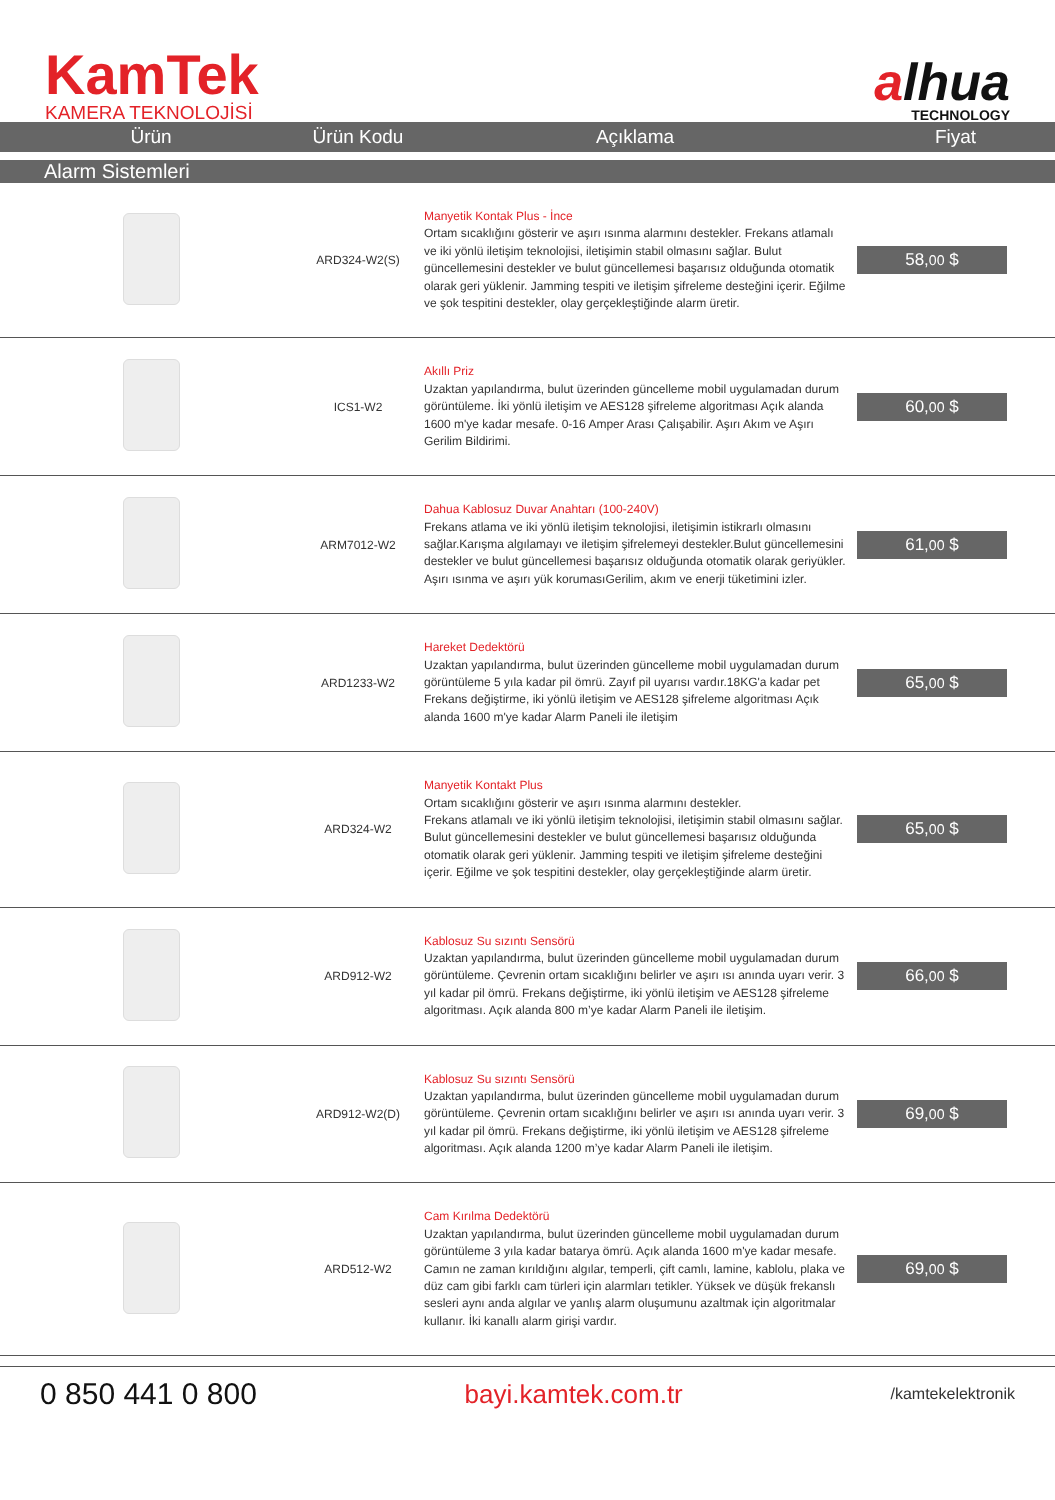KamTek
KAMERA TEKNOLOJİSİ
alhua
TECHNOLOGY
| Ürün | Ürün Kodu | Açıklama | Fiyat |
| --- | --- | --- | --- |
| Alarm Sistemleri | | | |
| | ARD324-W2(S) | Manyetik Kontak Plus - İnce Ortam sıcaklığını gösterir ve aşırı ısınma alarmını destekler. Frekans atlamalı ve iki yönlü iletişim teknolojisi, iletişimin stabil olmasını sağlar. Bulut güncellemesini destekler ve bulut güncellemesi başarısız olduğunda otomatik olarak geri yüklenir. Jamming tespiti ve iletişim şifreleme desteğini içerir. Eğilme ve şok tespitini destekler, olay gerçekleştiğinde alarm üretir. | 58, 00 $ |
| | ICS1-W2 | Akıllı Priz Uzaktan yapılandırma, bulut üzerinden güncelleme mobil uygulamadan durum görüntüleme. İki yönlü iletişim ve AES128 şifreleme algoritması Açık alanda 1600 m'ye kadar mesafe. 0-16 Amper Arası Çalışabilir. Aşırı Akım ve Aşırı Gerilim Bildirimi. | 60, 00 $ |
| | ARM7012-W2 | Dahua Kablosuz Duvar Anahtarı (100-240V) Frekans atlama ve iki yönlü iletişim teknolojisi, iletişimin istikrarlı olmasını sağlar.Karışma algılamayı ve iletişim şifrelemeyi destekler.Bulut güncellemesini destekler ve bulut güncellemesi başarısız olduğunda otomatik olarak geriyükler. Aşırı ısınma ve aşırı yük korumasıGerilim, akım ve enerji tüketimini izler. | 61, 00 $ |
| | ARD1233-W2 | Hareket Dedektörü Uzaktan yapılandırma, bulut üzerinden güncelleme mobil uygulamadan durum görüntüleme 5 yıla kadar pil ömrü. Zayıf pil uyarısı vardır.18KG'a kadar pet Frekans değiştirme, iki yönlü iletişim ve AES128 şifreleme algoritması Açık alanda 1600 m'ye kadar Alarm Paneli ile iletişim | 65, 00 $ |
| | ARD324-W2 | Manyetik Kontakt Plus Ortam sıcaklığını gösterir ve aşırı ısınma alarmını destekler. Frekans atlamalı ve iki yönlü iletişim teknolojisi, iletişimin stabil olmasını sağlar. Bulut güncellemesini destekler ve bulut güncellemesi başarısız olduğunda otomatik olarak geri yüklenir. Jamming tespiti ve iletişim şifreleme desteğini içerir. Eğilme ve şok tespitini destekler, olay gerçekleştiğinde alarm üretir. | 65, 00 $ |
| | ARD912-W2 | Kablosuz Su sızıntı Sensörü Uzaktan yapılandırma, bulut üzerinden güncelleme mobil uygulamadan durum görüntüleme. Çevrenin ortam sıcaklığını belirler ve aşırı ısı anında uyarı verir. 3 yıl kadar pil ömrü. Frekans değiştirme, iki yönlü iletişim ve AES128 şifreleme algoritması. Açık alanda 800 m’ye kadar Alarm Paneli ile iletişim. | 66, 00 $ |
| | ARD912-W2(D) | Kablosuz Su sızıntı Sensörü Uzaktan yapılandırma, bulut üzerinden güncelleme mobil uygulamadan durum görüntüleme. Çevrenin ortam sıcaklığını belirler ve aşırı ısı anında uyarı verir. 3 yıl kadar pil ömrü. Frekans değiştirme, iki yönlü iletişim ve AES128 şifreleme algoritması. Açık alanda 1200 m’ye kadar Alarm Paneli ile iletişim. | 69, 00 $ |
| | ARD512-W2 | Cam Kırılma Dedektörü Uzaktan yapılandırma, bulut üzerinden güncelleme mobil uygulamadan durum görüntüleme 3 yıla kadar batarya ömrü. Açık alanda 1600 m'ye kadar mesafe. Camın ne zaman kırıldığını algılar, temperli, çift camlı, lamine, kablolu, plaka ve düz cam gibi farklı cam türleri için alarmları tetikler. Yüksek ve düşük frekanslı sesleri aynı anda algılar ve yanlış alarm oluşumunu azaltmak için algoritmalar kullanır. İki kanallı alarm girişi vardır. | 69, 00 $ |
0 850 441 0 800
bayi.kamtek.com.tr
/kamtekelektronik